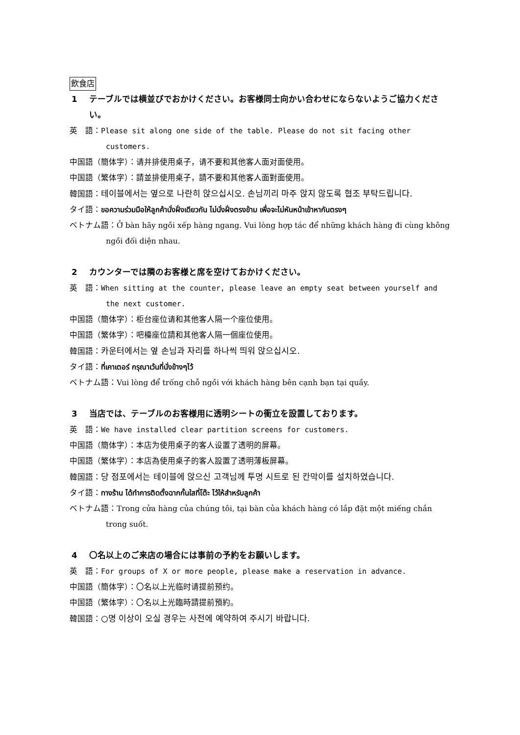飲食店
1 テーブルでは横並びでおかけください。お客様同士向かい合わせにならないようご協力ください。
英　語：Please sit along one side of the table. Please do not sit facing other customers.
中国語（簡体字）：请并排使用桌子，请不要和其他客人面对面使用。
中国語（繁体字）：請並排使用桌子，請不要和其他客人面對面使用。
韓国語：테이블에서는 옆으로 나란히 앉으십시오. 손님끼리 마주 앉지 않도록 협조 부탁드립니다.
タイ語：ขอความร่วมมือให้ลูกค้านั่งฝั่งเดียวกัน ไม่นั่งฝั่งตรงข้าม เพื่อจะไม่หันหน้าเข้าหากันตรงๆ
ベトナム語：Ở bàn hãy ngồi xếp hàng ngang. Vui lòng hợp tác để những khách hàng đi cùng không ngồi đối diện nhau.
2 カウンターでは隣のお客様と席を空けておかけください。
英　語：When sitting at the counter, please leave an empty seat between yourself and the next customer.
中国語（簡体字）：柜台座位请和其他客人隔一个座位使用。
中国語（繁体字）：吧檯座位請和其他客人隔一個座位使用。
韓国語：카운터에서는 옆 손님과 자리를 하나씩 띄워 앉으십시오.
タイ語：ที่เคาเตอร์ กรุณาเว้นที่นั่งข้างๆไว้
ベトナム語：Vui lòng để trống chỗ ngồi với khách hàng bên cạnh bạn tại quầy.
3 当店では、テーブルのお客様用に透明シートの衝立を設置しております。
英　語：We have installed clear partition screens for customers.
中国語（簡体字）：本店为使用桌子的客人设置了透明的屏幕。
中国語（繁体字）：本店為使用桌子的客人設置了透明薄板屏幕。
韓国語：당 점포에서는 테이블에 앉으신 고객님께 투명 시트로 된 칸막이를 설치하였습니다.
タイ語：ทางร้าน ได้ทำการติดตั้งฉากกั้นใสที่โต๊ะ ไว้ให้สำหรับลูกค้า
ベトナム語：Trong cửa hàng của chúng tôi, tại bàn của khách hàng có lắp đặt một miếng chắn trong suốt.
4 〇名以上のご来店の場合には事前の予約をお願いします。
英　語：For groups of X or more people, please make a reservation in advance.
中国語（簡体字）：〇名以上光临时请提前预约。
中国語（繁体字）：〇名以上光臨時請提前預約。
韓国語：○명 이상이 오실 경우는 사전에 예약하여 주시기 바랍니다.